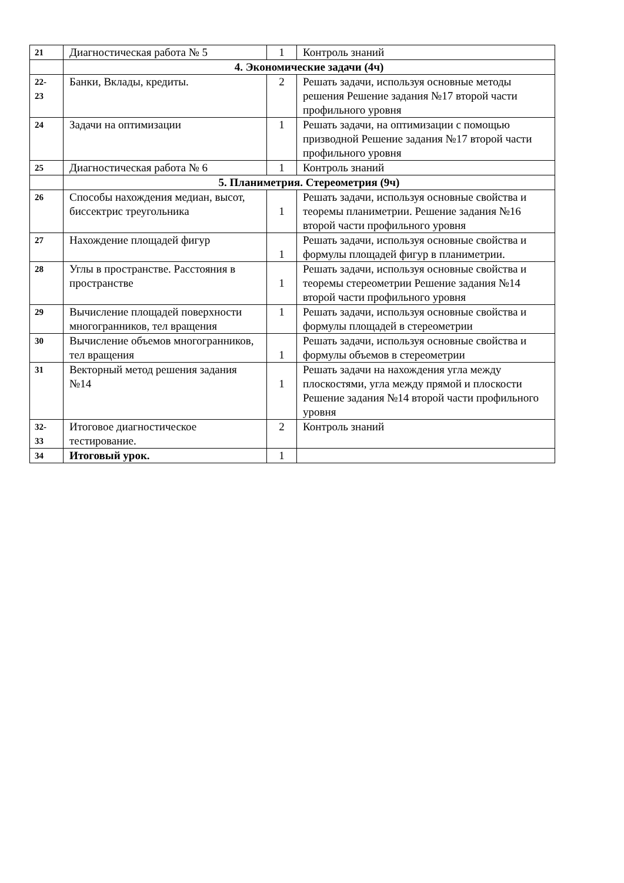| 21 | Диагностическая работа № 5 | 1 | Контроль знаний |
| | 4. Экономические задачи (4ч) | | |
| 22- 23 | Банки, Вклады, кредиты. | 2 | Решать задачи, используя основные методы решения Решение задания №17 второй части профильного уровня |
| 24 | Задачи на оптимизации | 1 | Решать задачи, на оптимизации с помощью призводной Решение задания №17 второй части профильного уровня |
| 25 | Диагностическая работа № 6 | 1 | Контроль знаний |
| | 5. Планиметрия. Стереометрия (9ч) | | |
| 26 | Способы нахождения медиан, высот, биссектрис треугольника | 1 | Решать задачи, используя основные свойства и теоремы планиметрии. Решение задания №16 второй части профильного уровня |
| 27 | Нахождение площадей фигур | 1 | Решать задачи, используя основные свойства и формулы площадей фигур в планиметрии. |
| 28 | Углы в пространстве. Расстояния в пространстве | 1 | Решать задачи, используя основные свойства и теоремы стереометрии Решение задания №14 второй части профильного уровня |
| 29 | Вычисление площадей поверхности многогранников, тел вращения | 1 | Решать задачи, используя основные свойства и формулы площадей в стереометрии |
| 30 | Вычисление объемов многогранников, тел вращения | 1 | Решать задачи, используя основные свойства и формулы объемов в стереометрии |
| 31 | Векторный метод решения задания №14 | 1 | Решать задачи на нахождения угла между плоскостями, угла между прямой и плоскости Решение задания №14 второй части профильного уровня |
| 32- 33 | Итоговое диагностическое тестирование. | 2 | Контроль знаний |
| 34 | Итоговый урок. | 1 | |